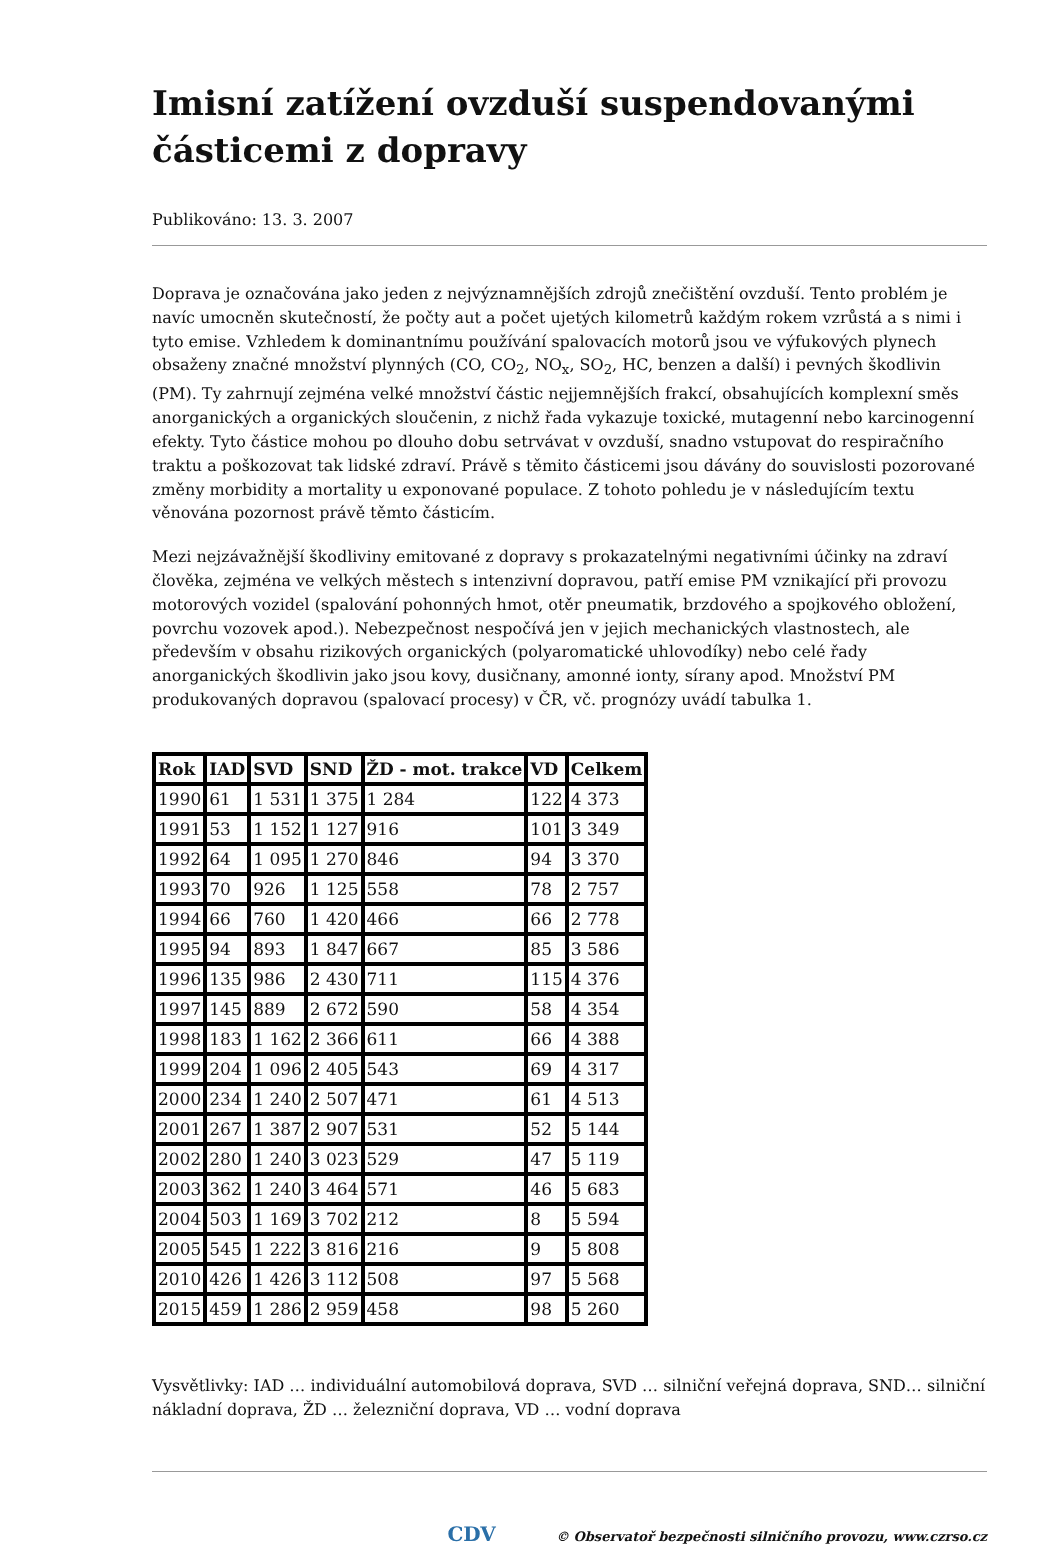Imisní zatížení ovzduší suspendovanými částicemi z dopravy
Publikováno: 13. 3. 2007
Doprava je označována jako jeden z nejvýznamnějších zdrojů znečištění ovzduší. Tento problém je navíc umocněn skutečností, že počty aut a počet ujetých kilometrů každým rokem vzrůstá a s nimi i tyto emise. Vzhledem k dominantnímu používání spalovacích motorů jsou ve výfukových plynech obsaženy značné množství plynných (CO, CO<sub>2</sub>, NO<sub>x</sub>, SO<sub>2</sub>, HC, benzen a další) i pevných škodlivin (PM). Ty zahrnují zejména velké množství částic nejjemnějších frakcí, obsahujících komplexní směs anorganických a organických sloučenin, z nichž řada vykazuje toxické, mutagenní nebo karcinogenní efekty. Tyto částice mohou po dlouho dobu setrvávat v ovzduší, snadno vstupovat do respiračního traktu a poškozovat tak lidské zdraví. Právě s těmito částicemi jsou dávány do souvislosti pozorované změny morbidity a mortality u exponované populace. Z tohoto pohledu je v následujícím textu věnována pozornost právě těmto částicím.
Mezi nejzávažnější škodliviny emitované z dopravy s prokazatelnými negativními účinky na zdraví člověka, zejména ve velkých městech s intenzivní dopravou, patří emise PM vznikající při provozu motorových vozidel (spalování pohonných hmot, otěr pneumatik, brzdového a spojkového obložení, povrchu vozovek apod.). Nebezpečnost nespočívá jen v jejich mechanických vlastnostech, ale především v obsahu rizikových organických (polyaromatické uhlovodíky) nebo celé řady anorganických škodlivin jako jsou kovy, dusičnany, amonné ionty, sírany apod. Množství PM produkovaných dopravou (spalovací procesy) v ČR, vč. prognózy uvádí tabulka 1.
| Rok | IAD | SVD | SND | ŽD - mot. trakce | VD | Celkem |
| --- | --- | --- | --- | --- | --- | --- |
| 1990 | 61 | 1 531 | 1 375 | 1 284 | 122 | 4 373 |
| 1991 | 53 | 1 152 | 1 127 | 916 | 101 | 3 349 |
| 1992 | 64 | 1 095 | 1 270 | 846 | 94 | 3 370 |
| 1993 | 70 | 926 | 1 125 | 558 | 78 | 2 757 |
| 1994 | 66 | 760 | 1 420 | 466 | 66 | 2 778 |
| 1995 | 94 | 893 | 1 847 | 667 | 85 | 3 586 |
| 1996 | 135 | 986 | 2 430 | 711 | 115 | 4 376 |
| 1997 | 145 | 889 | 2 672 | 590 | 58 | 4 354 |
| 1998 | 183 | 1 162 | 2 366 | 611 | 66 | 4 388 |
| 1999 | 204 | 1 096 | 2 405 | 543 | 69 | 4 317 |
| 2000 | 234 | 1 240 | 2 507 | 471 | 61 | 4 513 |
| 2001 | 267 | 1 387 | 2 907 | 531 | 52 | 5 144 |
| 2002 | 280 | 1 240 | 3 023 | 529 | 47 | 5 119 |
| 2003 | 362 | 1 240 | 3 464 | 571 | 46 | 5 683 |
| 2004 | 503 | 1 169 | 3 702 | 212 | 8 | 5 594 |
| 2005 | 545 | 1 222 | 3 816 | 216 | 9 | 5 808 |
| 2010 | 426 | 1 426 | 3 112 | 508 | 97 | 5 568 |
| 2015 | 459 | 1 286 | 2 959 | 458 | 98 | 5 260 |
Vysvětlivky: IAD … individuální automobilová doprava, SVD … silniční veřejná doprava, SND… silniční nákladní doprava, ŽD … železniční doprava, VD … vodní doprava
CDV © Observatoř bezpečnosti silničního provozu, www.czrso.cz